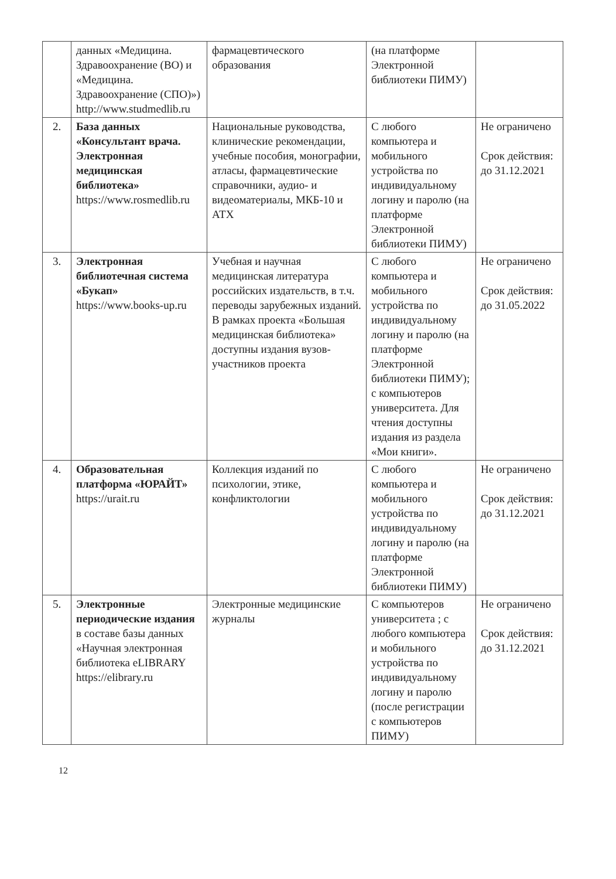| | данных «Медицина. Здравоохранение (ВО) и «Медицина. Здравоохранение (СПО)») http://www.studmedlib.ru | фармацевтического образования | (на платформе Электронной библиотеки ПИМУ) | |
| 2. | База данных «Консультант врача. Электронная медицинская библиотека» https://www.rosmedlib.ru | Национальные руководства, клинические рекомендации, учебные пособия, монографии, атласы, фармацевтические справочники, аудио- и видеоматериалы, МКБ-10 и АТХ | С любого компьютера и мобильного устройства по индивидуальному логину и паролю (на платформе Электронной библиотеки ПИМУ) | Не ограничено Срок действия: до 31.12.2021 |
| 3. | Электронная библиотечная система «Букап» https://www.books-up.ru | Учебная и научная медицинская литература российских издательств, в т.ч. переводы зарубежных изданий. В рамках проекта «Большая медицинская библиотека» доступны издания вузов-участников проекта | С любого компьютера и мобильного устройства по индивидуальному логину и паролю (на платформе Электронной библиотеки ПИМУ); с компьютеров университета. Для чтения доступны издания из раздела «Мои книги». | Не ограничено Срок действия: до 31.05.2022 |
| 4. | Образовательная платформа «ЮРАЙТ» https://urait.ru | Коллекция изданий по психологии, этике, конфликтологии | С любого компьютера и мобильного устройства по индивидуальному логину и паролю (на платформе Электронной библиотеки ПИМУ) | Не ограничено Срок действия: до 31.12.2021 |
| 5. | Электронные периодические издания в составе базы данных «Научная электронная библиотека eLIBRARY https://elibrary.ru | Электронные медицинские журналы | С компьютеров университета ; с любого компьютера и мобильного устройства по индивидуальному логину и паролю (после регистрации с компьютеров ПИМУ) | Не ограничено Срок действия: до 31.12.2021 |
12